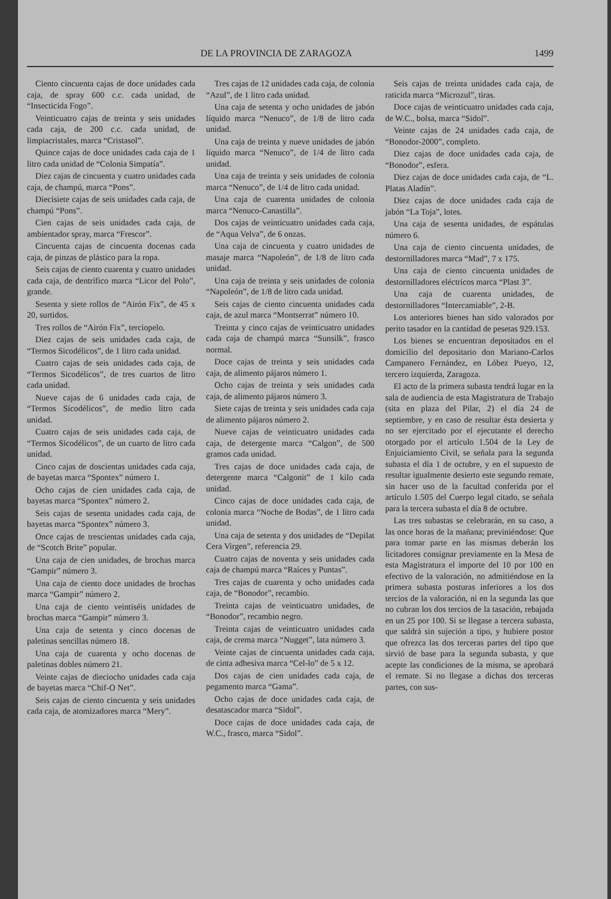DE LA PROVINCIA DE ZARAGOZA 1499
Ciento cincuenta cajas de doce unidades cada caja, de spray 600 c.c. cada unidad, de “Insecticida Fogo”.
Veinticuatro cajas de treinta y seis unidades cada caja, de 200 c.c. cada unidad, de limpiacristales, marca “Cristasol”.
Quince cajas de doce unidades cada caja de 1 litro cada unidad de “Colonia Simpatía”.
Diez cajas de cincuenta y cuatro unidades cada caja, de champú, marca “Pons”.
Diecisiete cajas de seis unidades cada caja, de champú “Pons”.
Cien cajas de seis unidades cada caja, de ambientador spray, marca “Frescor”.
Cincuenta cajas de cincuenta docenas cada caja, de pinzas de plástico para la ropa.
Seis cajas de ciento cuarenta y cuatro unidades cada caja, de dentrífico marca “Licor del Polo”, grande.
Sesenta y siete rollos de “Airón Fix”, de 45 x 20, surtidos.
Tres rollos de “Airón Fix”, terciopelo.
Diez cajas de seis unidades cada caja, de “Termos Sicodélicos”, de 1 litro cada unidad.
Cuatro cajas de seis unidades cada caja, de “Termos Sicodélicos”, de tres cuartos de litro cada unidad.
Nueve cajas de 6 unidades cada caja, de “Termos Sicodélicos”, de medio litro cada unidad.
Cuatro cajas de seis unidades cada caja, de “Termos Sicodélicos”, de un cuarto de litro cada unidad.
Cinco cajas de doscientas unidades cada caja, de bayetas marca “Spontex” número 1.
Ocho cajas de cien unidades cada caja, de bayetas marca “Spontex” número 2.
Seis cajas de sesenta unidades cada caja, de bayetas marca “Spontex” número 3.
Once cajas de trescientas unidades cada caja, de “Scotch Brite” popular.
Una caja de cien unidades, de brochas marca “Gampir” número 3.
Una caja de ciento doce unidades de brochas marca “Gampir” número 2.
Una caja de ciento veintiséis unidades de brochas marca “Gampir” número 3.
Una caja de setenta y cinco docenas de paletinas sencillas número 18.
Una caja de cuarenta y ocho docenas de paletinas dobles número 21.
Veinte cajas de dieciocho unidades cada caja de bayetas marca “Chif-O Net”.
Seis cajas de ciento cincuenta y seis unidades cada caja, de atomizadores marca “Mery”.
Tres cajas de 12 unidades cada caja, de colonia “Azul”, de 1 litro cada unidad.
Una caja de setenta y ocho unidades de jabón líquido marca “Nenuco”, de 1/8 de litro cada unidad.
Una caja de treinta y nueve unidades de jabón líquido marca “Nenuco”, de 1/4 de litro cada unidad.
Una caja de treinta y seis unidades de colonia marca “Nenuco”, de 1/4 de litro cada unidad.
Una caja de cuarenta unidades de colonia marca “Nenuco-Canastilla”.
Dos cajas de veinticuatro unidades cada caja, de “Aqua Velva”, de 6 onzas.
Una caja de cincuenta y cuatro unidades de masaje marca “Napoleón”, de 1/8 de litro cada unidad.
Una caja de treinta y seis unidades de colonia “Napoleón”, de 1/8 de litro cada unidad.
Seis cajas de ciento cincuenta unidades cada caja, de azul marca “Montserrat” número 10.
Treinta y cinco cajas de veinticuatro unidades cada caja de champú marca “Sunsilk”, frasco normal.
Doce cajas de treinta y seis unidades cada caja, de alimento pájaros número 1.
Ocho cajas de treinta y seis unidades cada caja, de alimento pájaros número 3.
Siete cajas de treinta y seis unidades cada caja de alimento pájaros número 2.
Nueve cajas de veinticuatro unidades cada caja, de detergente marca “Calgon”, de 500 gramos cada unidad.
Tres cajas de doce unidades cada caja, de detergente marca “Calgonit” de 1 kilo cada unidad.
Cinco cajas de doce unidades cada caja, de colonia marca “Noche de Bodas”, de 1 litro cada unidad.
Una caja de setenta y dos unidades de “Depilat Cera Virgen”, referencia 29.
Cuatro cajas de noventa y seis unidades cada caja de champú marca “Raíces y Puntas”.
Tres cajas de cuarenta y ocho unidades cada caja, de “Bonodor”, recambio.
Treinta cajas de veinticuatro unidades, de “Bonodor”, recambio negro.
Treinta cajas de veinticuatro unidades cada caja, de crema marca “Nugget”, lata número 3.
Veinte cajas de cincuenta unidades cada caja, de cinta adhesiva marca “Cel-lo” de 5 x 12.
Dos cajas de cien unidades cada caja, de pegamento marca “Gama”.
Ocho cajas de doce unidades cada caja, de desatascador marca “Sidol”.
Doce cajas de doce unidades cada caja, de W.C., frasco, marca “Sidol”.
Seis cajas de treinta unidades cada caja, de raticida marca “Microzul”, tiras.
Doce cajas de veinticuatro unidades cada caja, de W.C., bolsa, marca “Sidol”.
Veinte cajas de 24 unidades cada caja, de “Bonodor-2000”, completo.
Diez cajas de doce unidades cada caja, de “Bonodor”, esfera.
Diez cajas de doce unidades cada caja, de “L. Platas Aladín”.
Diez cajas de doce unidades cada caja de jabón “La Toja”, lotes.
Una caja de sesenta unidades, de espátulas número 6.
Una caja de ciento cincuenta unidades, de destornilladores marca “Mad”, 7 x 175.
Una caja de ciento cincuenta unidades de destornilladores eléctricos marca “Plast 3”.
Una caja de cuarenta unidades, de destornilladores “Intercamiable”, 2-B.
Los anteriores bienes han sido valorados por perito tasador en la cantidad de pesetas 929.153.
Los bienes se encuentran depositados en el domicilio del depositario don Mariano-Carlos Campanero Fernández, en Lóbez Pueyo, 12, tercero izquierda, Zaragoza.
El acto de la primera subasta tendrá lugar en la sala de audiencia de esta Magistratura de Trabajo (sita en plaza del Pilar, 2) el día 24 de septiembre, y en caso de resultar ésta desierta y no ser ejercitado por el ejecutante el derecho otorgado por el artículo 1.504 de la Ley de Enjuiciamiento Civil, se señala para la segunda subasta el día 1 de octubre, y en el supuesto de resultar igualmente desierto este segundo remate, sin hacer uso de la facultad conferida por el artículo 1.505 del Cuerpo legal citado, se señala para la tercera subasta el día 8 de octubre.
Las tres subastas se celebrarán, en su caso, a las once horas de la mañana; previniéndose: Que para tomar parte en las mismas deberán los licitadores consignar previamente en la Mesa de esta Magistratura el importe del 10 por 100 en efectivo de la valoración, no admitiéndose en la primera subasta posturas inferiores a los dos tercios de la valoración, ni en la segunda las que no cubran los dos tercios de la tasación, rebajada en un 25 por 100. Si se llegase a tercera subasta, que saldrá sin sujeción a tipo, y hubiere postor que ofrezca las dos terceras partes del tipo que sirvió de base para la segunda subasta, y que acepte las condiciones de la misma, se aprobará el remate. Si no llegase a dichas dos terceras partes, con sus-